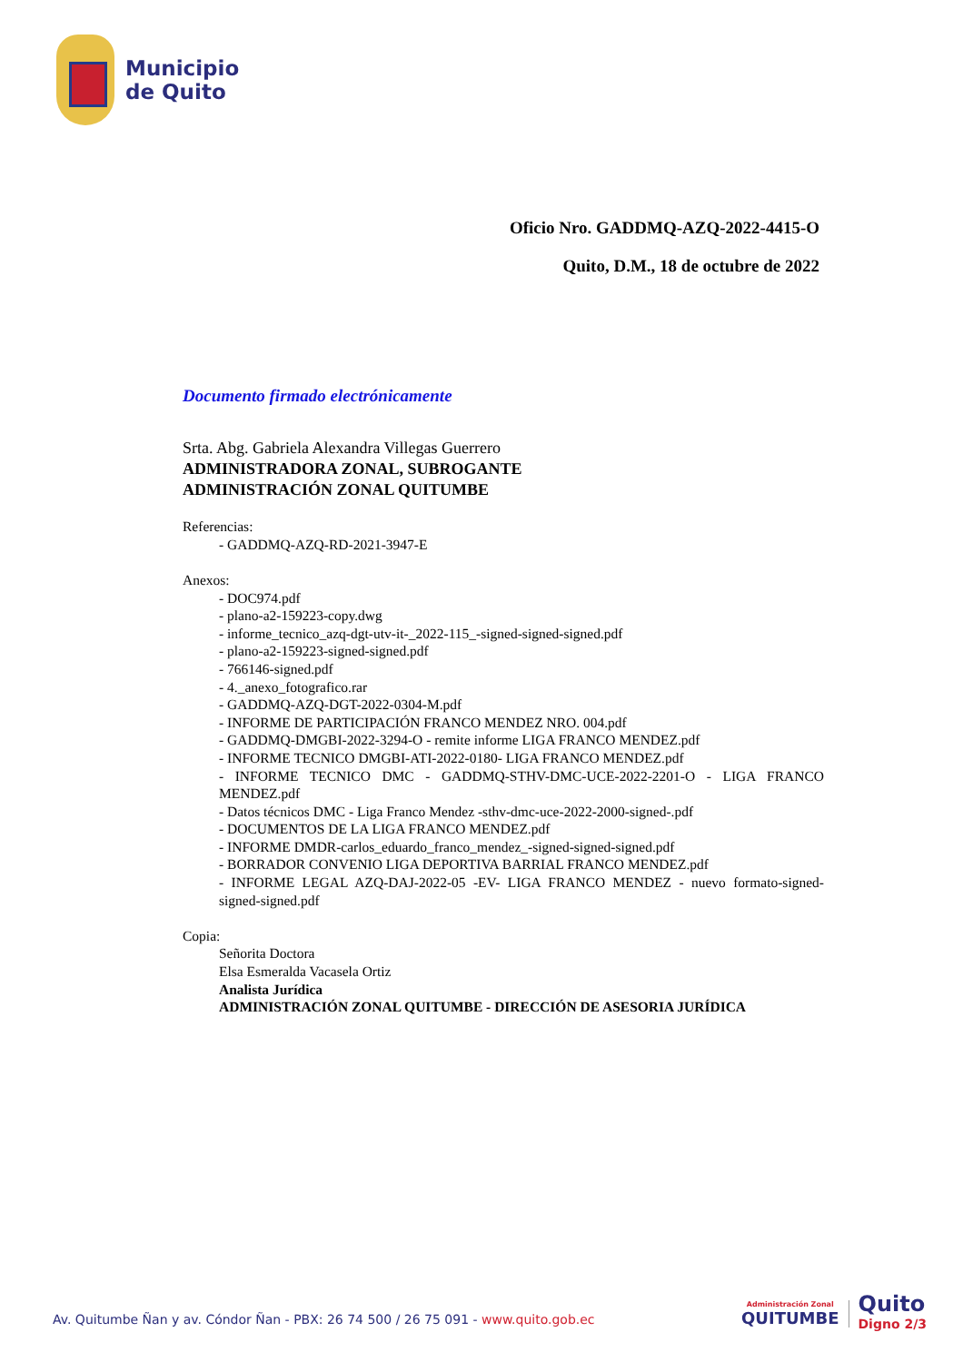Municipio
de Quito
Oficio Nro. GADDMQ-AZQ-2022-4415-O
Quito, D.M., 18 de octubre de 2022
Documento firmado electrónicamente
Srta. Abg. Gabriela Alexandra Villegas Guerrero
ADMINISTRADORA ZONAL, SUBROGANTE
ADMINISTRACIÓN ZONAL QUITUMBE
Referencias:
- GADDMQ-AZQ-RD-2021-3947-E
Anexos:
- DOC974.pdf
- plano-a2-159223-copy.dwg
- informe_tecnico_azq-dgt-utv-it-_2022-115_-signed-signed-signed.pdf
- plano-a2-159223-signed-signed.pdf
- 766146-signed.pdf
- 4._anexo_fotografico.rar
- GADDMQ-AZQ-DGT-2022-0304-M.pdf
- INFORME DE PARTICIPACIÓN FRANCO MENDEZ NRO. 004.pdf
- GADDMQ-DMGBI-2022-3294-O - remite informe LIGA FRANCO MENDEZ.pdf
- INFORME TECNICO DMGBI-ATI-2022-0180- LIGA FRANCO MENDEZ.pdf
- INFORME TECNICO DMC - GADDMQ-STHV-DMC-UCE-2022-2201-O - LIGA FRANCO MENDEZ.pdf
- Datos técnicos DMC - Liga Franco Mendez -sthv-dmc-uce-2022-2000-signed-.pdf
- DOCUMENTOS DE LA LIGA FRANCO MENDEZ.pdf
- INFORME DMDR-carlos_eduardo_franco_mendez_-signed-signed-signed.pdf
- BORRADOR CONVENIO LIGA DEPORTIVA BARRIAL FRANCO MENDEZ.pdf
- INFORME LEGAL AZQ-DAJ-2022-05 -EV- LIGA FRANCO MENDEZ - nuevo formato-signed-signed-signed.pdf
Copia:
Señorita Doctora
Elsa Esmeralda Vacasela Ortiz
Analista Jurídica
ADMINISTRACIÓN ZONAL QUITUMBE - DIRECCIÓN DE ASESORIA JURÍDICA
Av. Quitumbe Ñan y av. Cóndor Ñan - PBX: 26 74 500 / 26 75 091 - www.quito.gob.ec
Administración Zonal
QUITUMBE
Quito
Digno 2/3